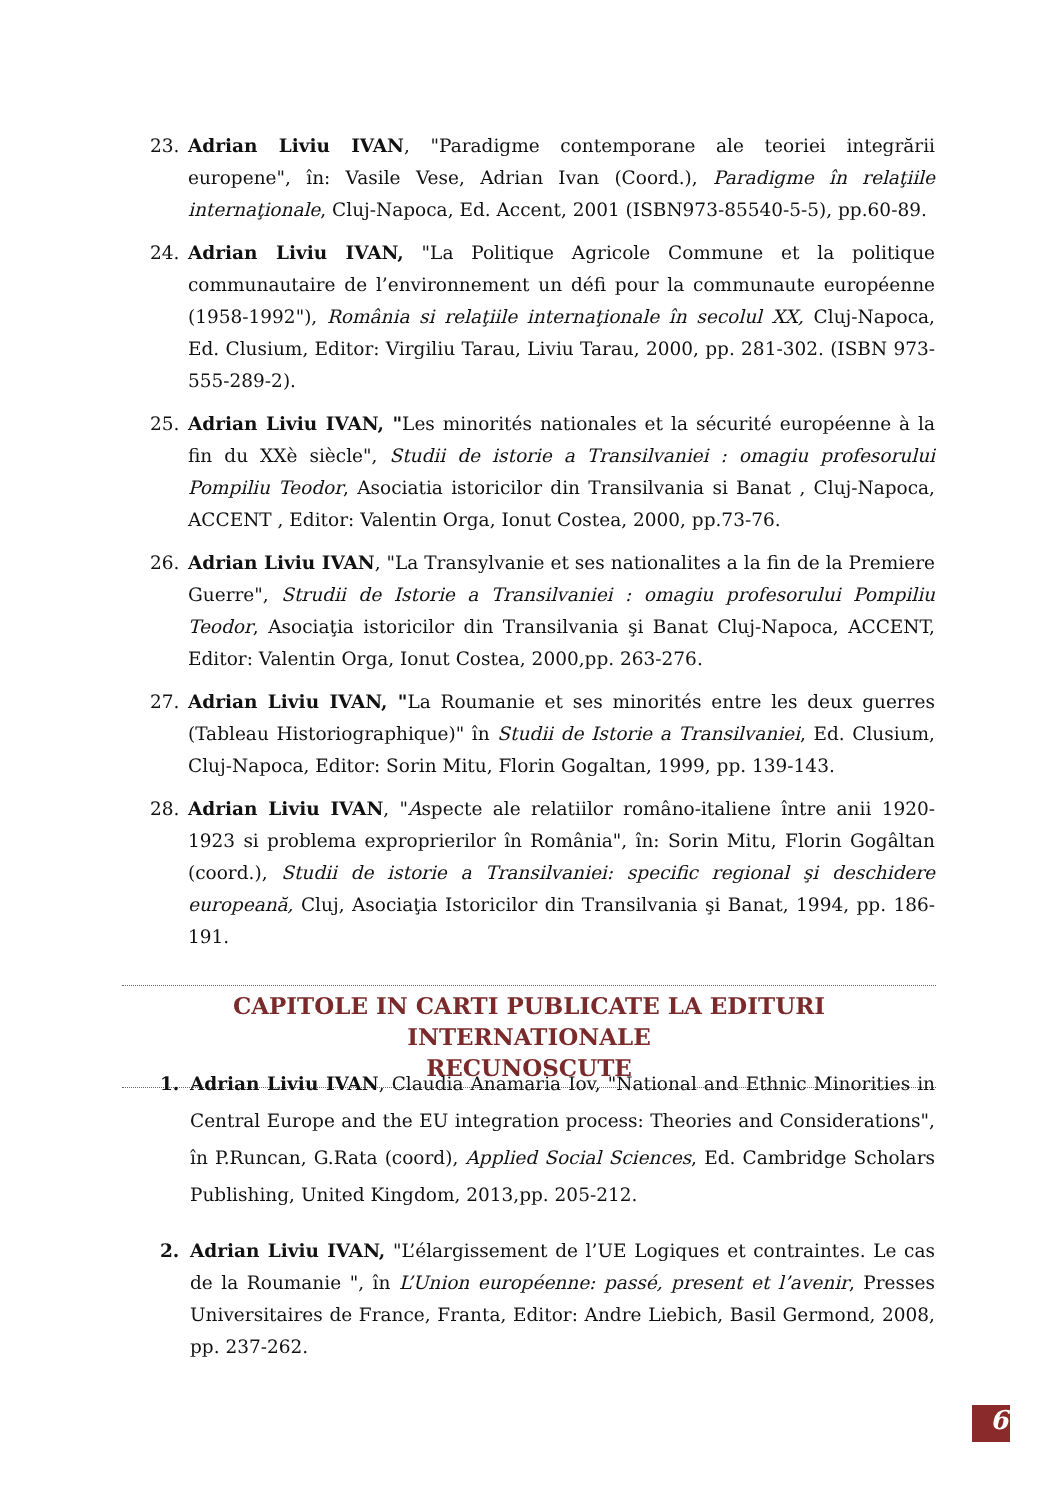23. Adrian Liviu IVAN, "Paradigme contemporane ale teoriei integrării europene", în: Vasile Vese, Adrian Ivan (Coord.), Paradigme în relaţiile internaţionale, Cluj-Napoca, Ed. Accent, 2001 (ISBN973-85540-5-5), pp.60-89.
24. Adrian Liviu IVAN, "La Politique Agricole Commune et la politique communautaire de l’environnement un défi pour la communaute européenne (1958-1992"), România si relaţiile internaţionale în secolul XX, Cluj-Napoca, Ed. Clusium, Editor: Virgiliu Tarau, Liviu Tarau, 2000, pp. 281-302. (ISBN 973-555-289-2).
25. Adrian Liviu IVAN, "Les minorités nationales et la sécurité européenne à la fin du XXè siècle", Studii de istorie a Transilvaniei : omagiu profesorului Pompiliu Teodor, Asociatia istoricilor din Transilvania si Banat , Cluj-Napoca, ACCENT , Editor: Valentin Orga, Ionut Costea, 2000, pp.73-76.
26. Adrian Liviu IVAN, "La Transylvanie et ses nationalites a la fin de la Premiere Guerre", Strudii de Istorie a Transilvaniei : omagiu profesorului Pompiliu Teodor, Asociaţia istoricilor din Transilvania şi Banat Cluj-Napoca, ACCENT, Editor: Valentin Orga, Ionut Costea, 2000,pp. 263-276.
27. Adrian Liviu IVAN, "La Roumanie et ses minorités entre les deux guerres (Tableau Historiographique)" în Studii de Istorie a Transilvaniei, Ed. Clusium, Cluj-Napoca, Editor: Sorin Mitu, Florin Gogaltan, 1999, pp. 139-143.
28. Adrian Liviu IVAN, "Aspecte ale relatiilor româno-italiene între anii 1920-1923 si problema exproprierilor în România", în: Sorin Mitu, Florin Gogâltan (coord.), Studii de istorie a Transilvaniei: specific regional şi deschidere europeană, Cluj, Asociaţia Istoricilor din Transilvania şi Banat, 1994, pp. 186-191.
CAPITOLE IN CARTI PUBLICATE LA EDITURI INTERNATIONALE
RECUNOSCUTE
1. Adrian Liviu IVAN, Claudia Anamaria Iov, "National and Ethnic Minorities in Central Europe and the EU integration process: Theories and Considerations", în P.Runcan, G.Rata (coord), Applied Social Sciences, Ed. Cambridge Scholars Publishing, United Kingdom, 2013,pp. 205-212.
2. Adrian Liviu IVAN, "L’élargissement de l’UE Logiques et contraintes. Le cas de la Roumanie ", în L’Union européenne: passé, present et l’avenir, Presses Universitaires de France, Franta, Editor: Andre Liebich, Basil Germond, 2008, pp. 237-262.
6